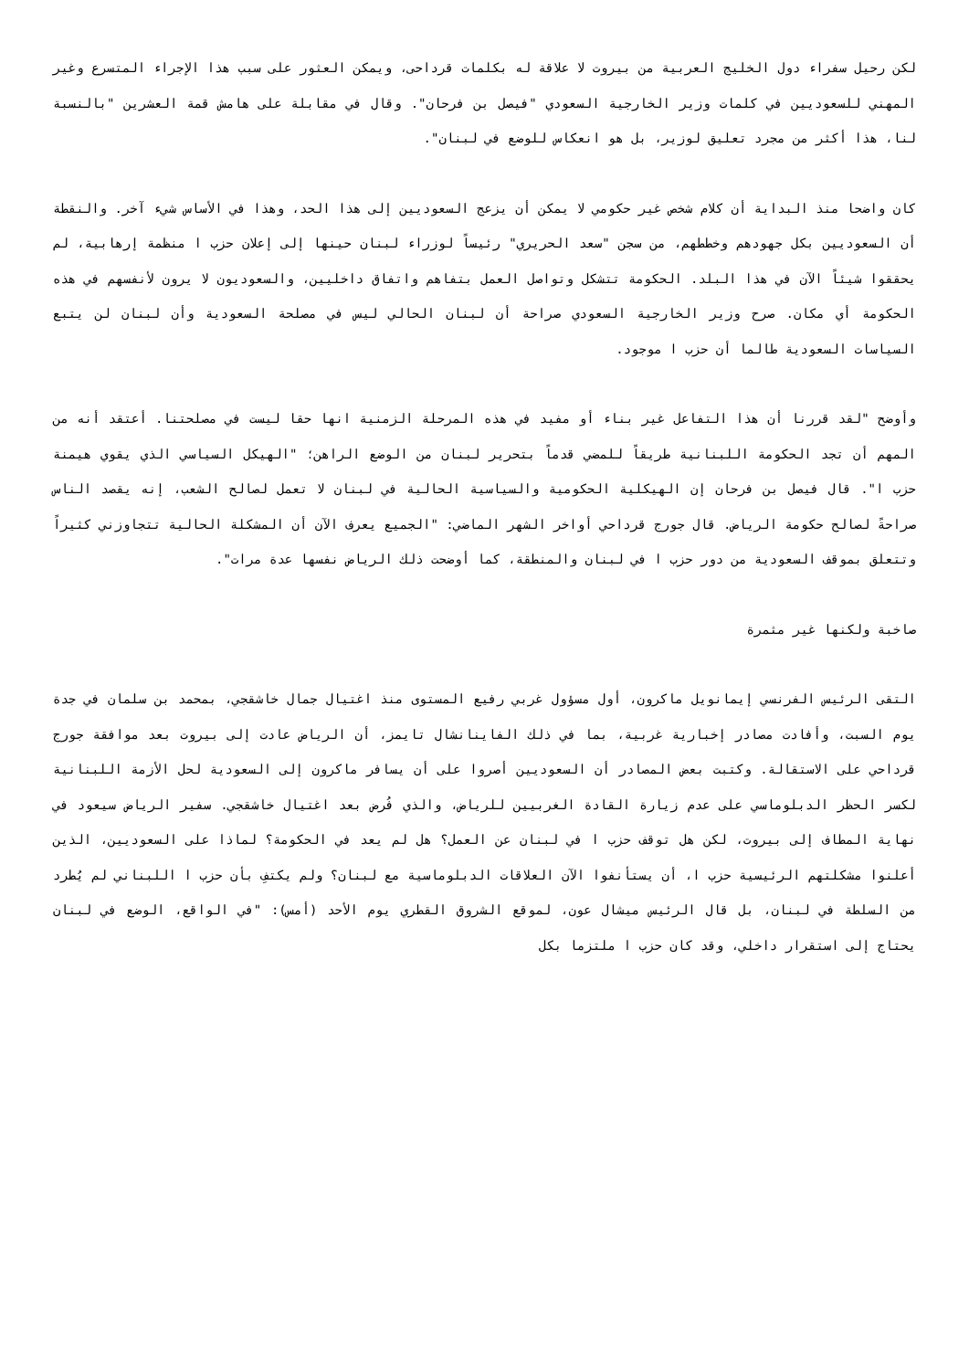لكن رحيل سفراء دول الخليج العربية من بيروت لا علاقة له بكلمات قرداحى، ويمكن العثور على سبب هذا الإجراء المتسرع وغير المهني للسعوديين في كلمات وزير الخارجية السعودي "فيصل بن فرحان". وقال في مقابلة على هامش قمة العشرين "بالنسبة لنا، هذا أكثر من مجرد تعليق لوزير، بل هو انعكاس للوضع في لبنان".
كان واضحا منذ البداية أن كلام شخص غير حكومي لا يمكن أن يزعج السعوديين إلى هذا الحد، وهذا في الأساس شيء آخر. والنقطة أن السعوديين بكل جهودهم وخططهم، من سجن "سعد الحريري" رئيساً لوزراء لبنان حينها إلى إعلان حزب ا منظمة إرهابية، لم يحققوا شيئاً الآن في هذا البلد. الحكومة تتشكل وتواصل العمل بتفاهم واتفاق داخليين، والسعوديون لا يرون لأنفسهم في هذه الحكومة أي مكان. صرح وزير الخارجية السعودي صراحة أن لبنان الحالي ليس في مصلحة السعودية وأن لبنان لن يتبع السياسات السعودية طالما أن حزب ا موجود.
وأوضح "لقد قررنا أن هذا التفاعل غير بناء أو مفيد في هذه المرحلة الزمنية انها حقا ليست في مصلحتنا. أعتقد أنه من المهم أن تجد الحكومة اللبنانية طريقاً للمضي قدماً بتحرير لبنان من الوضع الراهن؛ "الهيكل السياسي الذي يقوي هيمنة حزب ا". قال فيصل بن فرحان إن الهيكلية الحكومية والسياسية الحالية في لبنان لا تعمل لصالح الشعب، إنه يقصد الناس صراحةً لصالح حكومة الرياض. قال جورج قرداحي أواخر الشهر الماضي: "الجميع يعرف الآن أن المشكلة الحالية تتجاوزني كثيراً وتتعلق بموقف السعودية من دور حزب ا في لبنان والمنطقة، كما أوضحت ذلك الرياض نفسها عدة مرات".
صاخبة ولكنها غير مثمرة
التقى الرئيس الفرنسي إيمانويل ماكرون، أول مسؤول غربي رفيع المستوى منذ اغتيال جمال خاشقجي، بمحمد بن سلمان في جدة يوم السبت، وأفادت مصادر إخبارية غربية، بما في ذلك الفاينانشال تايمز، أن الرياض عادت إلى بيروت بعد موافقة جورج قرداحي على الاستقالة. وكتبت بعض المصادر أن السعوديين أصروا على أن يسافر ماكرون إلى السعودية لحل الأزمة اللبنانية لكسر الحظر الدبلوماسي على عدم زيارة القادة الغربيين للرياض، والذي فُرض بعد اغتيال خاشقجي. سفير الرياض سيعود في نهاية المطاف إلى بيروت، لكن هل توقف حزب ا في لبنان عن العمل؟ هل لم يعد في الحكومة؟ لماذا على السعوديين، الذين أعلنوا مشكلتهم الرئيسية حزب ا، أن يستأنفوا الآن العلاقات الدبلوماسية مع لبنان؟ ولم يكتفِ بأن حزب ا اللبناني لم يُطرد من السلطة في لبنان، بل قال الرئيس ميشال عون، لموقع الشروق القطري يوم الأحد (أمس): "في الواقع، الوضع في لبنان يحتاج إلى استقرار داخلي، وقد كان حزب ا ملتزما بكل